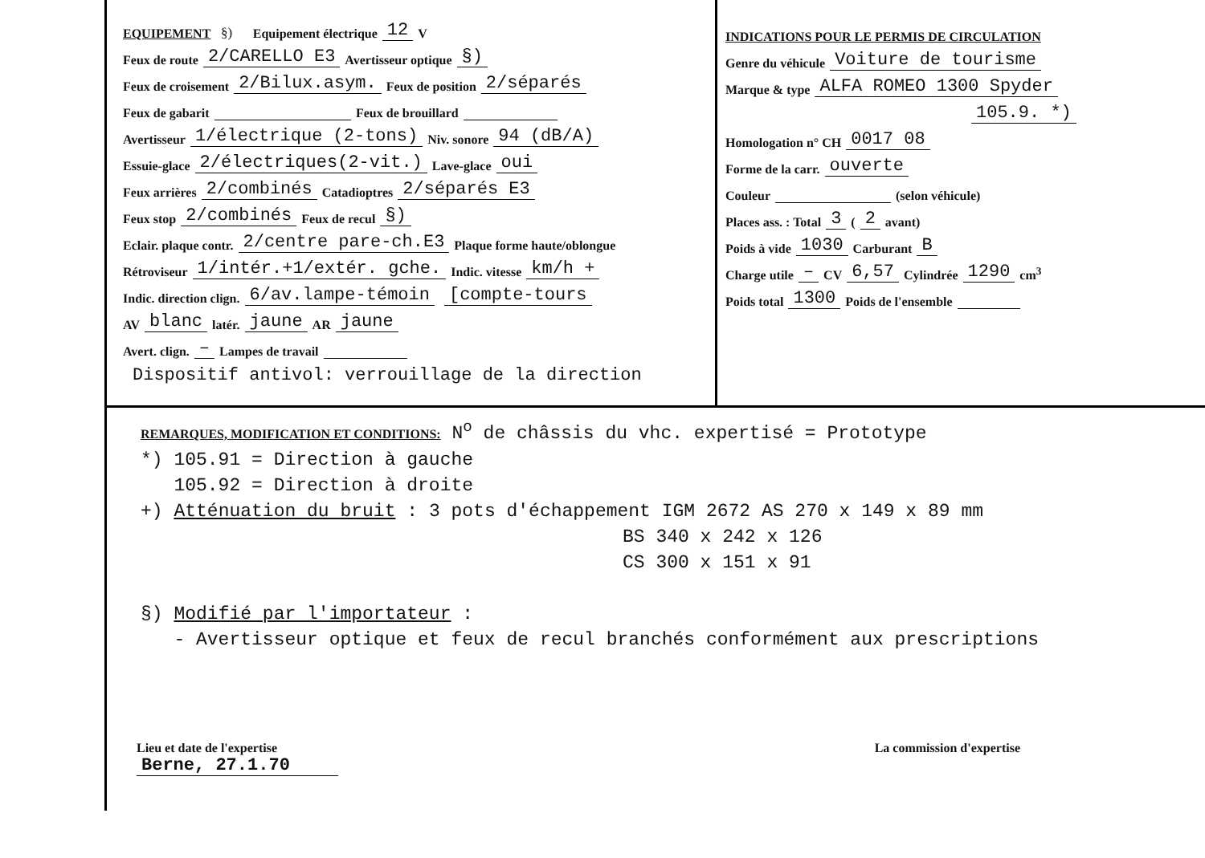EQUIPEMENT §) Equipement électrique 12 V
Feux de route 2/CARELLO E3 Avertisseur optique §)
Feux de croisement 2/Bilux.asym. Feux de position 2/séparés
Feux de gabarit Feux de brouillard
Avertisseur 1/électrique (2-tons) Niv. sonore 94 (dB/A)
Essuie-glace 2/électriques(2-vit.) Lave-glace oui
Feux arrières 2/combinés Catadioptres 2/séparés E3
Feux stop 2/combinés Feux de recul §)
Eclair. plaque contr. 2/centre pare-ch.E3 Plaque forme haute/oblongue
Rétroviseur 1/intér.+1/extér. gche. Indic. vitesse km/h +
Indic. direction clign. 6/av.lampe-témoin [compte-tours
AV blanc latér. jaune AR jaune
Avert. clign. – Lampes de travail
Dispositif antivol: verrouillage de la direction
INDICATIONS POUR LE PERMIS DE CIRCULATION
Genre du véhicule Voiture de tourisme
Marque & type ALFA ROMEO 1300 Spyder
105.9. *)
Homologation n° CH 0017 08
Forme de la carr. ouverte
Couleur (selon véhicule)
Places ass. : Total 3 (2 avant)
Poids à vide 1030 Carburant B
Charge utile – CV 6,57 Cylindrée 1290 cm<sup>3</sup>
Poids total 1300 Poids de l'ensemble
REMARQUES, MODIFICATION ET CONDITIONS: N<sup>o</sup> de châssis du vhc. expertisé = Prototype
*) 105.91 = Direction à gauche
105.92 = Direction à droite
+) Atténuation du bruit : 3 pots d'échappement IGM 2672 AS 270 x 149 x 89 mm
BS 340 x 242 x 126
CS 300 x 151 x 91
§) Modifié par l'importateur :
- Avertisseur optique et feux de recul branchés conformément aux prescriptions
Lieu et date de l'expertise
Berne, 27.1.70
La commission d'expertise